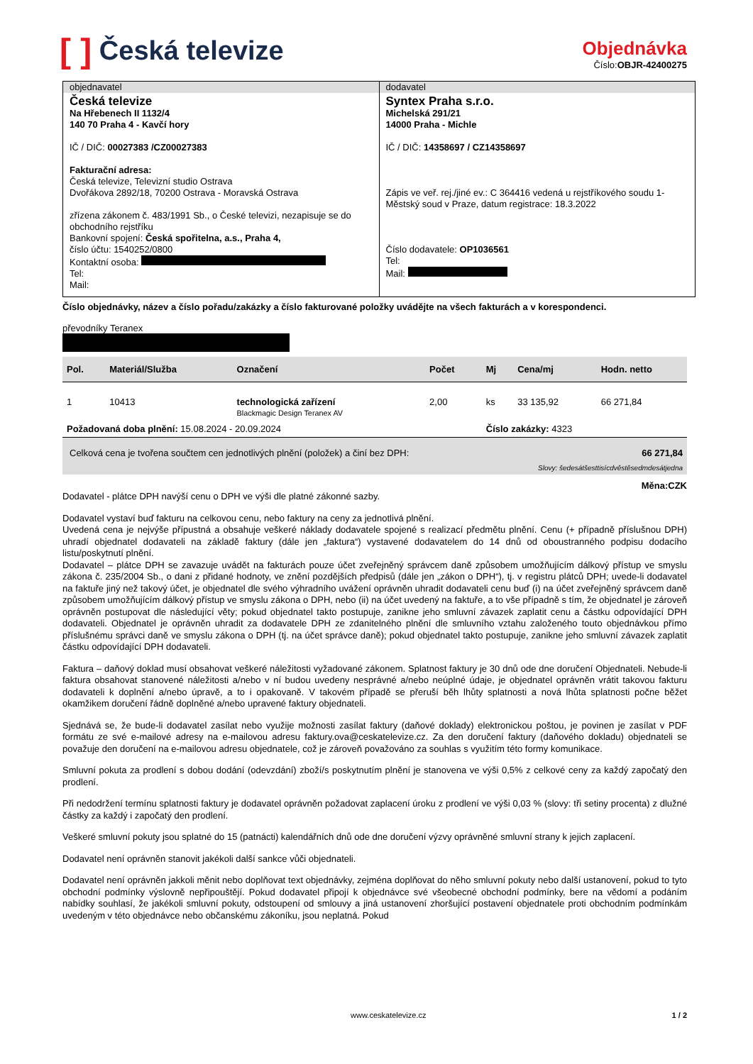[ ] Česká televize
Objednávka
Číslo:OBJR-42400275
objednavatel
Česká televize
Na Hřebenech II 1132/4
140 70 Praha 4 - Kavčí hory
IČ / DIČ: 00027383 /CZ00027383
Fakturační adresa:
Česká televize, Televizní studio Ostrava
Dvořákova 2892/18, 70200 Ostrava - Moravská Ostrava
zřízena zákonem č. 483/1991 Sb., o České televizi, nezapisuje se do obchodního rejstříku
Bankovní spojení: Česká spořitelna, a.s., Praha 4,
číslo účtu: 1540252/0800
Kontaktní osoba:
Tel:
Mail:
dodavatel
Syntex Praha s.r.o.
Michelská 291/21
14000 Praha - Michle
IČ / DIČ: 14358697 / CZ14358697
Zápis ve veř. rej./jiné ev.: C 364416 vedená u rejstříkového soudu 1-Městský soud v Praze, datum registrace: 18.3.2022
Číslo dodavatele: OP1036561
Tel:
Mail:
Číslo objednávky, název a číslo pořadu/zakázky a číslo fakturované položky uvádějte na všech fakturách a v korespondenci.
převodníky Teranex
| Pol. | Materiál/Služba | Označení | Počet | Mj | Cena/mj | Hodn. netto |
| --- | --- | --- | --- | --- | --- | --- |
| 1 | 10413 | technologická zařízení Blackmagic Design Teranex AV | 2,00 | ks | 33 135,92 | 66 271,84 |
| Požadovaná doba plnění: 15.08.2024 - 20.09.2024 | | | | Číslo zakázky: 4323 | | |
| Celková cena je tvořena součtem cen jednotlivých plnění (položek) a činí bez DPH: | | | | | | 66 271,84 |
| Slovy: šedesátšesttisícdvěstěsedmdesátjedna | | | | | | |
Měna:CZK
Dodavatel - plátce DPH navýší cenu o DPH ve výši dle platné zákonné sazby.
Dodavatel vystaví buď fakturu na celkovou cenu, nebo faktury na ceny za jednotlivá plnění.
Uvedená cena je nejvýše přípustná a obsahuje veškeré náklady dodavatele spojené s realizací předmětu plnění. Cenu (+ případně příslušnou DPH) uhradí objednatel dodavateli na základě faktury (dále jen „faktura“) vystavené dodavatelem do 14 dnů od oboustranného podpisu dodacího listu/poskytnutí plnění.
Dodavatel – plátce DPH se zavazuje uvádět na fakturách pouze účet zveřejněný správcem daně způsobem umožňujícím dálkový přístup ve smyslu zákona č. 235/2004 Sb., o dani z přidané hodnoty, ve znění pozdějších předpisů (dále jen „zákon o DPH“), tj. v registru plátců DPH; uvede-li dodavatel na faktuře jiný než takový účet, je objednatel dle svého výhradního uvážení oprávněn uhradit dodavateli cenu buď (i) na účet zveřejněný správcem daně způsobem umožňujícím dálkový přístup ve smyslu zákona o DPH, nebo (ii) na účet uvedený na faktuře, a to vše případně s tím, že objednatel je zároveň oprávněn postupovat dle následující věty; pokud objednatel takto postupuje, zanikne jeho smluvní závazek zaplatit cenu a částku odpovídající DPH dodavateli. Objednatel je oprávněn uhradit za dodavatele DPH ze zdanitelného plnění dle smluvního vztahu založeného touto objednávkou přímo příslušnému správci daně ve smyslu zákona o DPH (tj. na účet správce daně); pokud objednatel takto postupuje, zanikne jeho smluvní závazek zaplatit částku odpovídající DPH dodavateli.
Faktura – daňový doklad musí obsahovat veškeré náležitosti vyžadované zákonem. Splatnost faktury je 30 dnů ode dne doručení Objednateli. Nebude-li faktura obsahovat stanovené náležitosti a/nebo v ní budou uvedeny nesprávné a/nebo neúplné údaje, je objednatel oprávněn vrátit takovou fakturu dodavateli k doplnění a/nebo úpravě, a to i opakovaně. V takovém případě se přeruší běh lhůty splatnosti a nová lhůta splatnosti počne běžet okamžikem doručení řádně doplněné a/nebo upravené faktury objednateli.
Sjednává se, že bude-li dodavatel zasílat nebo využije možnosti zasílat faktury (daňové doklady) elektronickou poštou, je povinen je zasílat v PDF formátu ze své e-mailové adresy na e-mailovou adresu faktury.ova@ceskatelevize.cz. Za den doručení faktury (daňového dokladu) objednateli se považuje den doručení na e-mailovou adresu objednatele, což je zároveň považováno za souhlas s využitím této formy komunikace.
Smluvní pokuta za prodlení s dobou dodání (odevzdání) zboží/s poskytnutím plnění je stanovena ve výši 0,5% z celkové ceny za každý započatý den prodlení.
Při nedodržení termínu splatnosti faktury je dodavatel oprávněn požadovat zaplacení úroku z prodlení ve výši 0,03 % (slovy: tři setiny procenta) z dlužné částky za každý i započatý den prodlení.
Veškeré smluvní pokuty jsou splatné do 15 (patnácti) kalendářních dnů ode dne doručení výzvy oprávněné smluvní strany k jejich zaplacení.
Dodavatel není oprávněn stanovit jakékoli další sankce vůči objednateli.
Dodavatel není oprávněn jakkoli měnit nebo doplňovat text objednávky, zejména doplňovat do něho smluvní pokuty nebo další ustanovení, pokud to tyto obchodní podmínky výslovně nepřipouštějí. Pokud dodavatel připojí k objednávce své všeobecné obchodní podmínky, bere na vědomí a podáním nabídky souhlasí, že jakékoli smluvní pokuty, odstoupení od smlouvy a jiná ustanovení zhoršující postavení objednatele proti obchodním podmínkám uvedeným v této objednávce nebo občanskému zákoníku, jsou neplatná. Pokud
www.ceskatelevize.cz 1 / 2